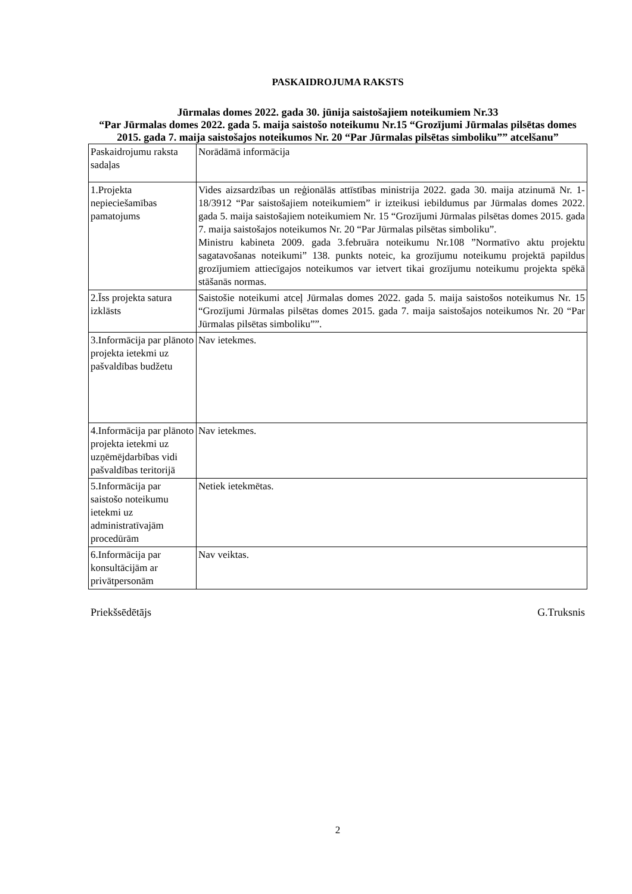PASKAIDROJUMA RAKSTS
Jūrmalas domes 2022. gada 30. jūnija saistošajiem noteikumiem Nr.33
“Par Jūrmalas domes 2022. gada 5. maija saistošo noteikumu Nr.15 “Grozījumi Jūrmalas pilsētas domes 2015. gada 7. maija saistošajos noteikumos Nr. 20 “Par Jūrmalas pilsētas simboliku”” atcelšanu”
| Paskaidrojumu raksta sadaļas | Norādāmā informācija |
| 1.Projekta nepieciešamības pamatojums | Vides aizsardzības un reģionālās attīstības ministrija 2022. gada 30. maija atzinumā Nr. 1-18/3912 “Par saistošajiem noteikumiem” ir izteikusi iebildumus par Jūrmalas domes 2022. gada 5. maija saistošajiem noteikumiem Nr. 15 “Grozījumi Jūrmalas pilsētas domes 2015. gada 7. maija saistošajos noteikumos Nr. 20 “Par Jūrmalas pilsētas simboliku”. Ministru kabineta 2009. gada 3.februāra noteikumu Nr.108 ”Normatīvo aktu projektu sagatavošanas noteikumi” 138. punkts noteic, ka grozījumu noteikumu projektā papildus grozījumiem attiecīgajos noteikumos var ietvert tikai grozījumu noteikumu projekta spēkā stāšanās normas. |
| 2.Īss projekta satura izklāsts | Saistošie noteikumi atceļ Jūrmalas domes 2022. gada 5. maija saistošos noteikumus Nr. 15 “Grozījumi Jūrmalas pilsētas domes 2015. gada 7. maija saistošajos noteikumos Nr. 20 “Par Jūrmalas pilsētas simboliku””. |
| 3.Informācija par plānoto projekta ietekmi uz pašvaldības budžetu | Nav ietekmes. |
| 4.Informācija par plānoto projekta ietekmi uz uzņēmējdarbības vidi pašvaldības teritorijā | Nav ietekmes. |
| 5.Informācija par saistošo noteikumu ietekmi uz administratīvajām procedūrām | Netiek ietekmētas. |
| 6.Informācija par konsultācijām ar privātpersonām | Nav veiktas. |
Priekšsēdētājs G.Truksnis
2